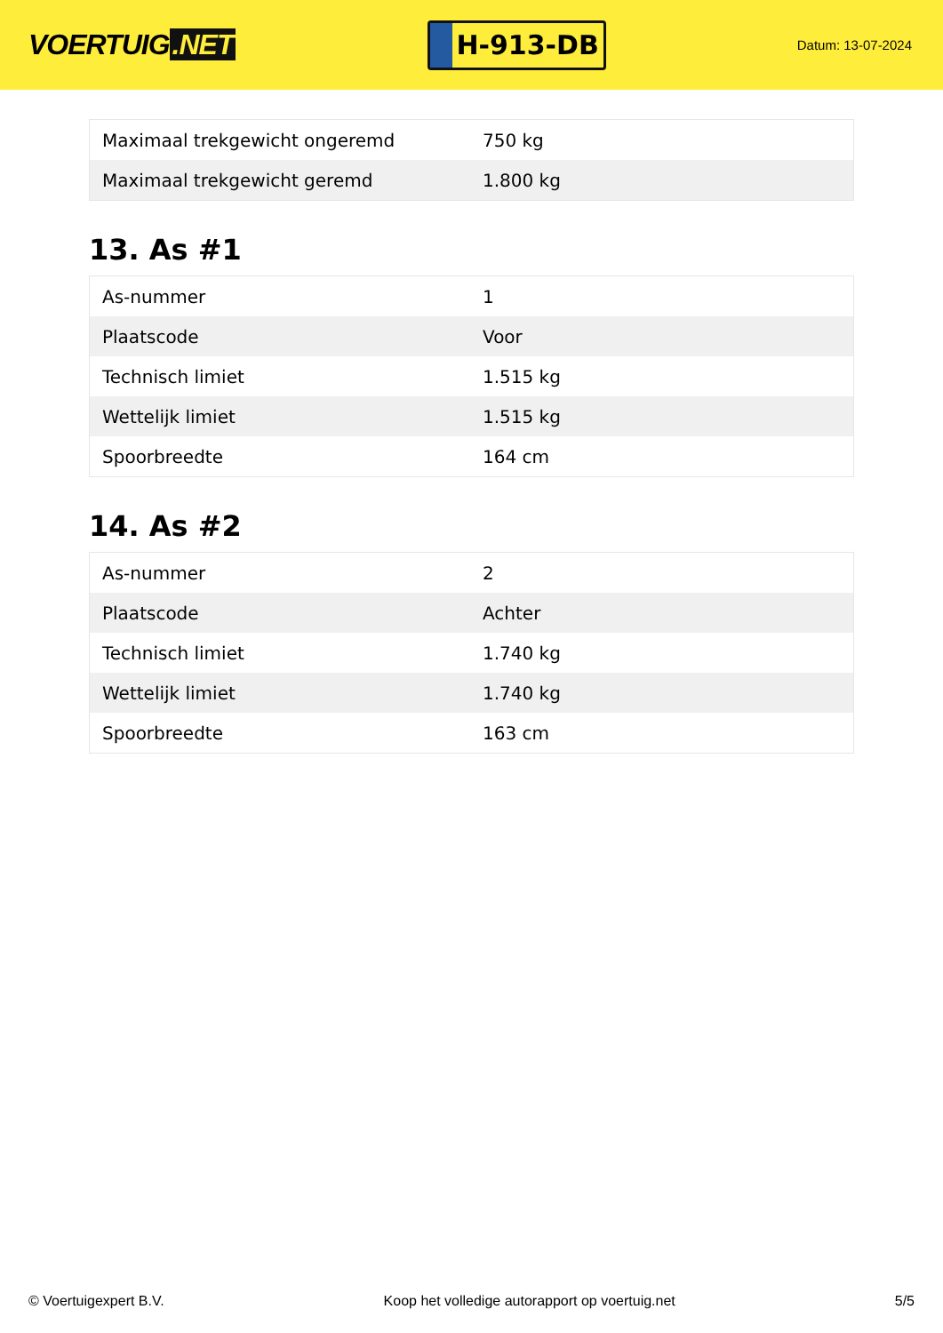VOERTUIG.NET
H-913-DB
Datum: 13-07-2024
| Maximaal trekgewicht ongeremd | 750 kg |
| Maximaal trekgewicht geremd | 1.800 kg |
13. As #1
| As-nummer | 1 |
| Plaatscode | Voor |
| Technisch limiet | 1.515 kg |
| Wettelijk limiet | 1.515 kg |
| Spoorbreedte | 164 cm |
14. As #2
| As-nummer | 2 |
| Plaatscode | Achter |
| Technisch limiet | 1.740 kg |
| Wettelijk limiet | 1.740 kg |
| Spoorbreedte | 163 cm |
© Voertuigexpert B.V. Koop het volledige autorapport op voertuig.net 5/5